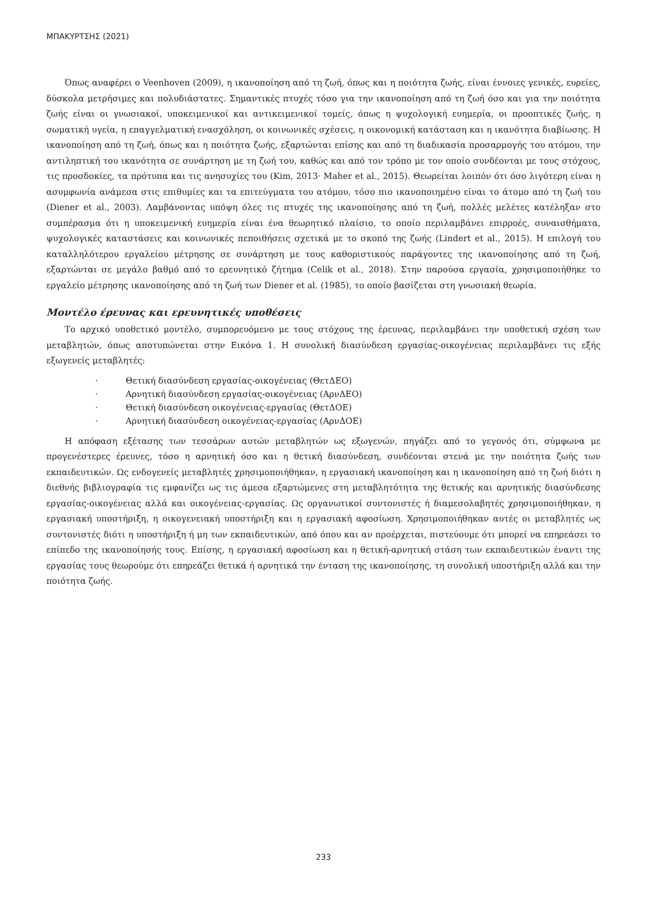ΜΠΑΚΥΡΤΣΗΣ (2021)
Όπως αναφέρει ο Veenhoven (2009), η ικανοποίηση από τη ζωή, όπως και η ποιότητα ζωής, είναι έννοιες γενικές, ευρείες, δύσκολα μετρήσιμες και πολυδιάστατες. Σημαντικές πτυχές τόσο για την ικανοποίηση από τη ζωή όσο και για την ποιότητα ζωής είναι οι γνωσιακοί, υποκειμενικοί και αντικειμενικοί τομείς, όπως η ψυχολογική ευημερία, οι προοπτικές ζωής, η σωματική υγεία, η επαγγελματική ενασχόληση, οι κοινωνικές σχέσεις, η οικονομική κατάσταση και η ικανότητα διαβίωσης. Η ικανοποίηση από τη ζωή, όπως και η ποιότητα ζωής, εξαρτώνται επίσης και από τη διαδικασία προσαρμογής του ατόμου, την αντιληπτική του ικανότητα σε συνάρτηση με τη ζωή του, καθώς και από τον τρόπο με τον οποίο συνδέονται με τους στόχους, τις προσδοκίες, τα πρότυπα και τις ανησυχίες του (Kim, 2013· Maher et al., 2015). Θεωρείται λοιπόν ότι όσο λιγότερη είναι η ασυμφωνία ανάμεσα στις επιθυμίες και τα επιτεύγματα του ατόμου, τόσο πιο ικανοποιημένο είναι το άτομο από τη ζωή του (Diener et al., 2003). Λαμβάνοντας υπόψη όλες τις πτυχές της ικανοποίησης από τη ζωή, πολλές μελέτες κατέληξαν στο συμπέρασμα ότι η υποκειμενική ευημερία είναι ένα θεωρητικό πλαίσιο, το οποίο περιλαμβάνει επιρροές, συναισθήματα, ψυχολογικές καταστάσεις και κοινωνικές πεποιθήσεις σχετικά με το σκοπό της ζωής (Lindert et al., 2015). Η επιλογή του καταλληλότερου εργαλείου μέτρησης σε συνάρτηση με τους καθοριστικούς παράγοντες της ικανοποίησης από τη ζωή, εξαρτώνται σε μεγάλο βαθμό από το ερευνητικό ζήτημα (Celik et al., 2018). Στην παρούσα εργασία, χρησιμοποιήθηκε το εργαλείο μέτρησης ικανοποίησης από τη ζωή των Diener et al. (1985), το οποίο βασίζεται στη γνωσιακή θεωρία.
Μοντέλο έρευνας και ερευνητικές υποθέσεις
Το αρχικό υποθετικό μοντέλο, συμπορευόμενο με τους στόχους της έρευνας, περιλαμβάνει την υποθετική σχέση των μεταβλητών, όπως αποτυπώνεται στην Εικόνα 1. Η συνολική διασύνδεση εργασίας-οικογένειας περιλαμβάνει τις εξής εξωγενείς μεταβλητές:
· Θετική διασύνδεση εργασίας-οικογένειας (ΘετΔΕΟ)
· Αρνητική διασύνδεση εργασίας-οικογένειας (ΑρνΔΕΟ)
· Θετική διασύνδεση οικογένειας-εργασίας (ΘετΔΟΕ)
· Αρνητική διασύνδεση οικογένειας-εργασίας (ΑρνΔΟΕ)
Η απόφαση εξέτασης των τεσσάρων αυτών μεταβλητών ως εξωγενών, πηγάζει από το γεγονός ότι, σύμφωνα με προγενέστερες έρευνες, τόσο η αρνητική όσο και η θετική διασύνδεση, συνδέονται στενά με την ποιότητα ζωής των εκπαιδευτικών. Ως ενδογενείς μεταβλητές χρησιμοποιήθηκαν, η εργασιακή ικανοποίηση και η ικανοποίηση από τη ζωή διότι η διεθνής βιβλιογραφία τις εμφανίζει ως τις άμεσα εξαρτώμενες στη μεταβλητότητα της θετικής και αρνητικής διασύνδεσης εργασίας-οικογένειας αλλά και οικογένειας-εργασίας. Ως οργανωτικοί συντονιστές ή διαμεσολαβητές χρησιμοποιήθηκαν, η εργασιακή υποστήριξη, η οικογενειακή υποστήριξη και η εργασιακή αφοσίωση. Χρησιμοποιήθηκαν αυτές οι μεταβλητές ως συντονιστές διότι η υποστήριξη ή μη των εκπαιδευτικών, από όπου και αν προέρχεται, πιστεύουμε ότι μπορεί να επηρεάσει το επίπεδο της ικανοποίησής τους. Επίσης, η εργασιακή αφοσίωση και η θετική-αρνητική στάση των εκπαιδευτικών έναντι της εργασίας τους θεωρούμε ότι επηρεάζει θετικά ή αρνητικά την ένταση της ικανοποίησης, τη συνολική υποστήριξη αλλά και την ποιότητα ζωής.
233